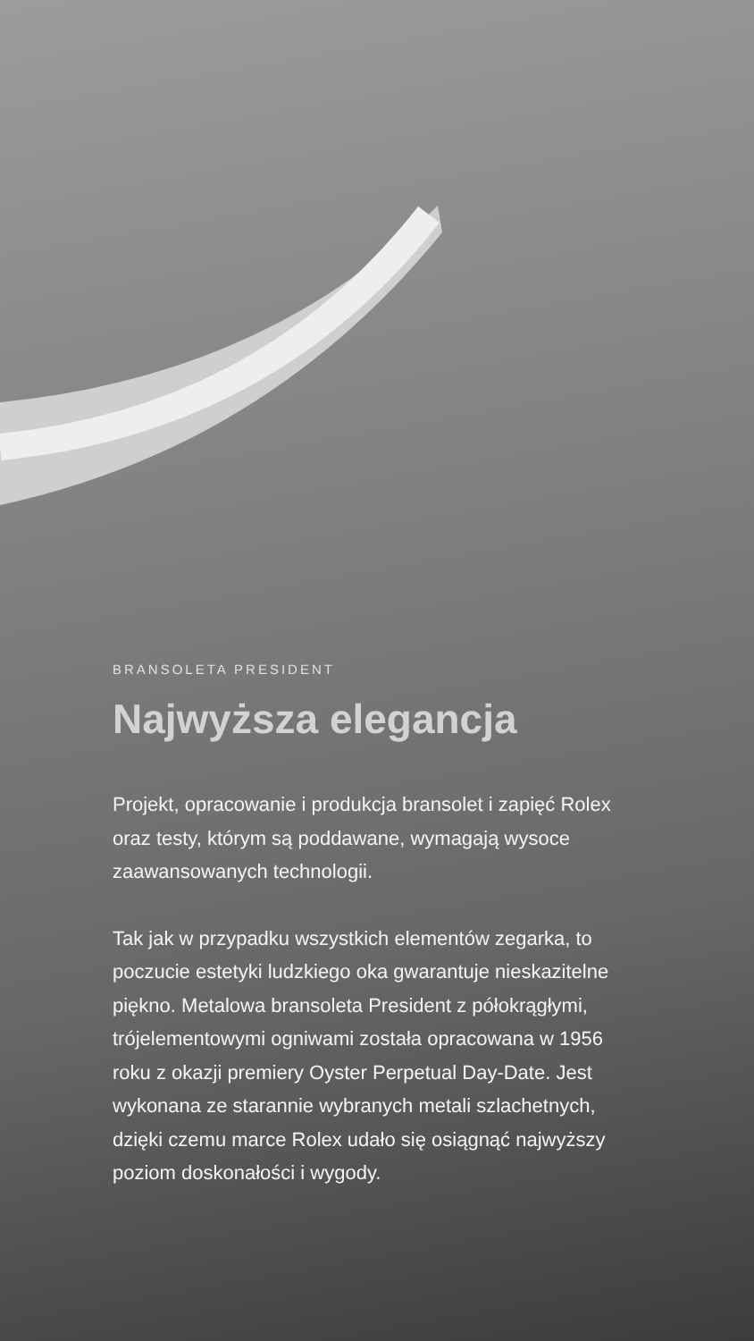BRANSOLETA PRESIDENT
Najwyższa elegancja
Projekt, opracowanie i produkcja bransolet i zapięć Rolex oraz testy, którym są poddawane, wymagają wysoce zaawansowanych technologii.
Tak jak w przypadku wszystkich elementów zegarka, to poczucie estetyki ludzkiego oka gwarantuje nieskazitelne piękno. Metalowa bransoleta President z półokrągłymi, trójelementowymi ogniwami została opracowana w 1956 roku z okazji premiery Oyster Perpetual Day-Date. Jest wykonana ze starannie wybranych metali szlachetnych, dzięki czemu marce Rolex udało się osiągnąć najwyższy poziom doskonałości i wygody.